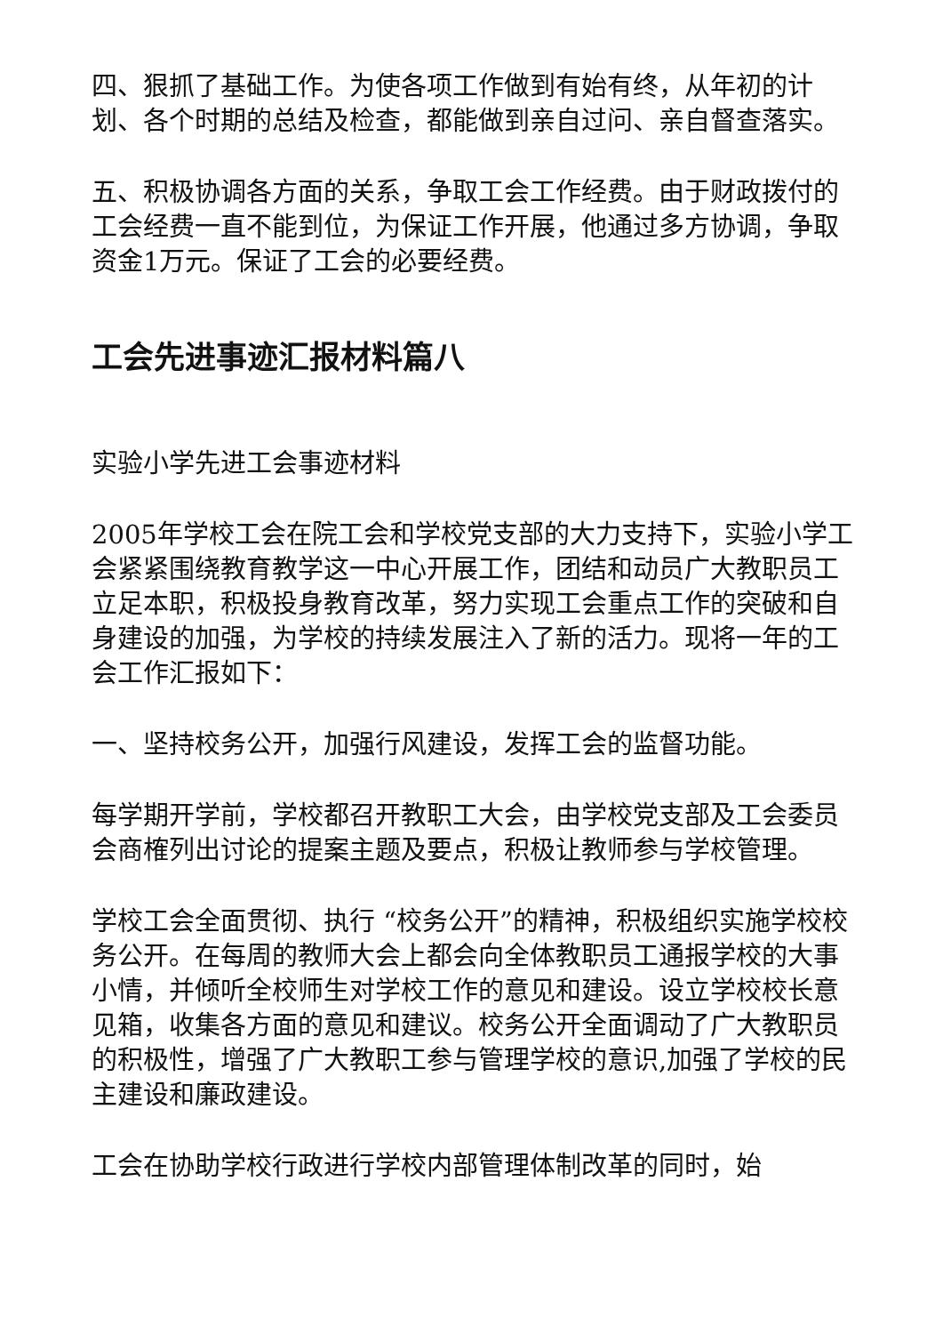四、狠抓了基础工作。为使各项工作做到有始有终，从年初的计划、各个时期的总结及检查，都能做到亲自过问、亲自督查落实。
五、积极协调各方面的关系，争取工会工作经费。由于财政拨付的工会经费一直不能到位，为保证工作开展，他通过多方协调，争取资金1万元。保证了工会的必要经费。
工会先进事迹汇报材料篇八
实验小学先进工会事迹材料
2005年学校工会在院工会和学校党支部的大力支持下，实验小学工会紧紧围绕教育教学这一中心开展工作，团结和动员广大教职员工立足本职，积极投身教育改革，努力实现工会重点工作的突破和自身建设的加强，为学校的持续发展注入了新的活力。现将一年的工会工作汇报如下：
一、坚持校务公开，加强行风建设，发挥工会的监督功能。
每学期开学前，学校都召开教职工大会，由学校党支部及工会委员会商榷列出讨论的提案主题及要点，积极让教师参与学校管理。
学校工会全面贯彻、执行 “校务公开”的精神，积极组织实施学校校务公开。在每周的教师大会上都会向全体教职员工通报学校的大事小情，并倾听全校师生对学校工作的意见和建设。设立学校校长意见箱，收集各方面的意见和建议。校务公开全面调动了广大教职员的积极性，增强了广大教职工参与管理学校的意识,加强了学校的民主建设和廉政建设。
工会在协助学校行政进行学校内部管理体制改革的同时，始